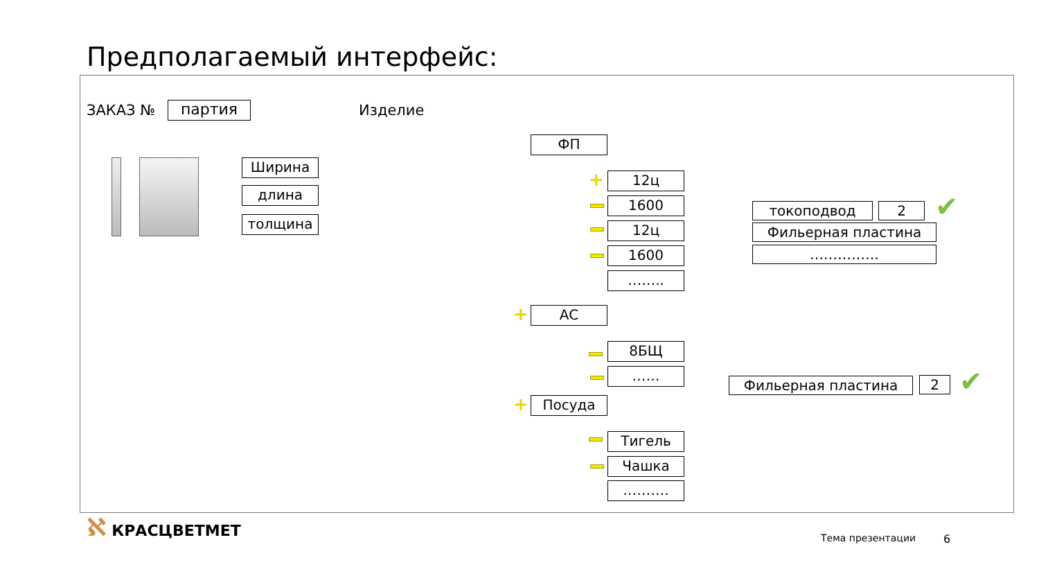Предполагаемый интерфейс:
ЗАКАЗ № партия Изделие
Ширина
длина
толщина
ФП
+ 12ц
1600
12ц
1600
……..
токоподвод 2 ✔
Фильерная пластина
……………
+ АС
8БЩ
……
Фильерная пластина 2 ✔
+ Посуда
Тигель
Чашка
……….
ℵ КРАСЦВЕТМЕТ
Тема презентации 6